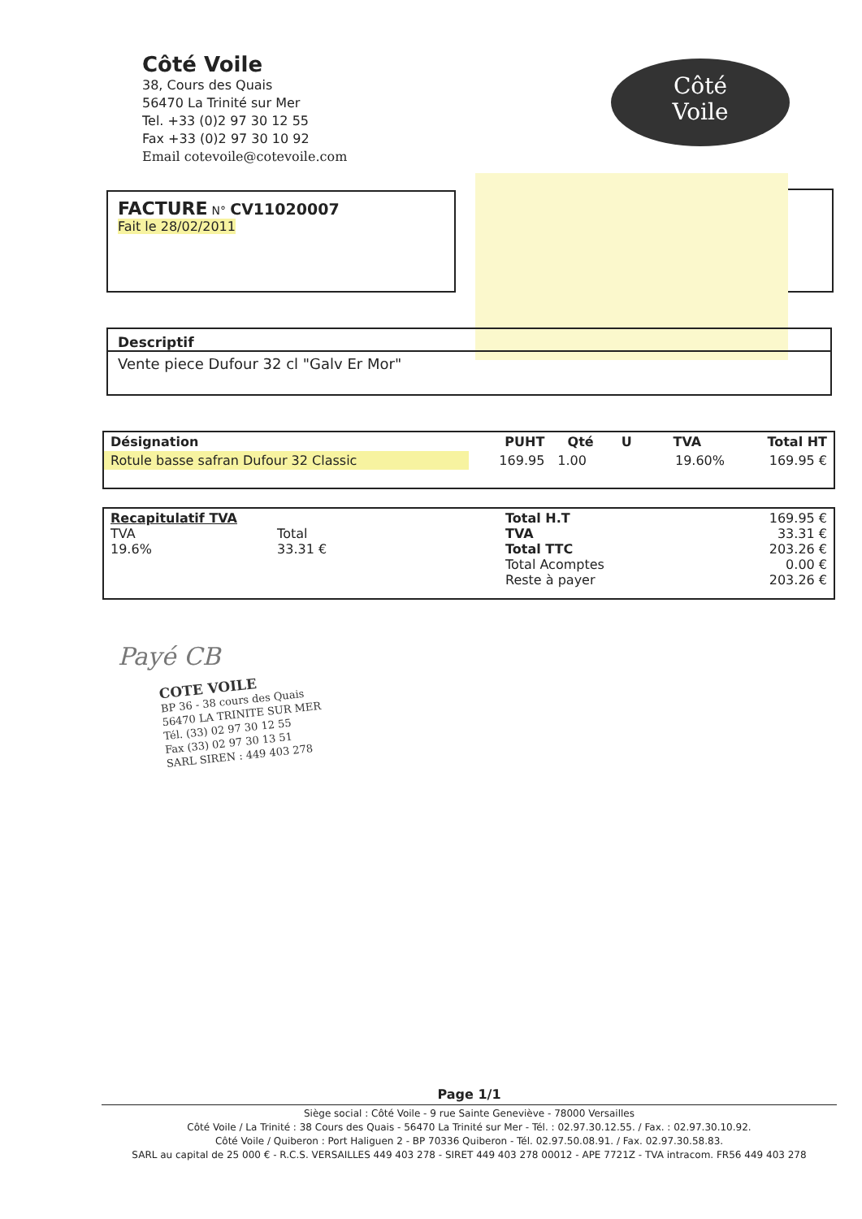Côté Voile
38, Cours des Quais
56470 La Trinité sur Mer
Tel. +33 (0)2 97 30 12 55
Fax +33 (0)2 97 30 10 92
Email cotevoile@cotevoile.com
Côté
Voile
FACTURE N° CV11020007
Fait le 28/02/2011
Descriptif
Vente piece Dufour 32 cl "Galv Er Mor"
| Désignation | PUHT | Qté | U | TVA | Total HT |
| --- | --- | --- | --- | --- | --- |
| Rotule basse safran Dufour 32 Classic | 169.95 | 1.00 | | 19.60% | 169.95 € |
| Recapitulatif TVA TVA Total 19.6% 33.31 € | Total H.T TVA Total TTC Total Acomptes Reste à payer | 169.95 € 33.31 € 203.26 € 0.00 € 203.26 € |
Payé CB
COTE VOILE
BP 36 - 38 cours des Quais
56470 LA TRINITE SUR MER
Tél. (33) 02 97 30 12 55
Fax (33) 02 97 30 13 51
SARL SIREN : 449 403 278
Page 1/1
Siège social : Côté Voile - 9 rue Sainte Geneviève - 78000 Versailles
Côté Voile / La Trinité : 38 Cours des Quais - 56470 La Trinité sur Mer - Tél. : 02.97.30.12.55. / Fax. : 02.97.30.10.92.
Côté Voile / Quiberon : Port Haliguen 2 - BP 70336 Quiberon - Tél. 02.97.50.08.91. / Fax. 02.97.30.58.83.
SARL au capital de 25 000 € - R.C.S. VERSAILLES 449 403 278 - SIRET 449 403 278 00012 - APE 7721Z - TVA intracom. FR56 449 403 278